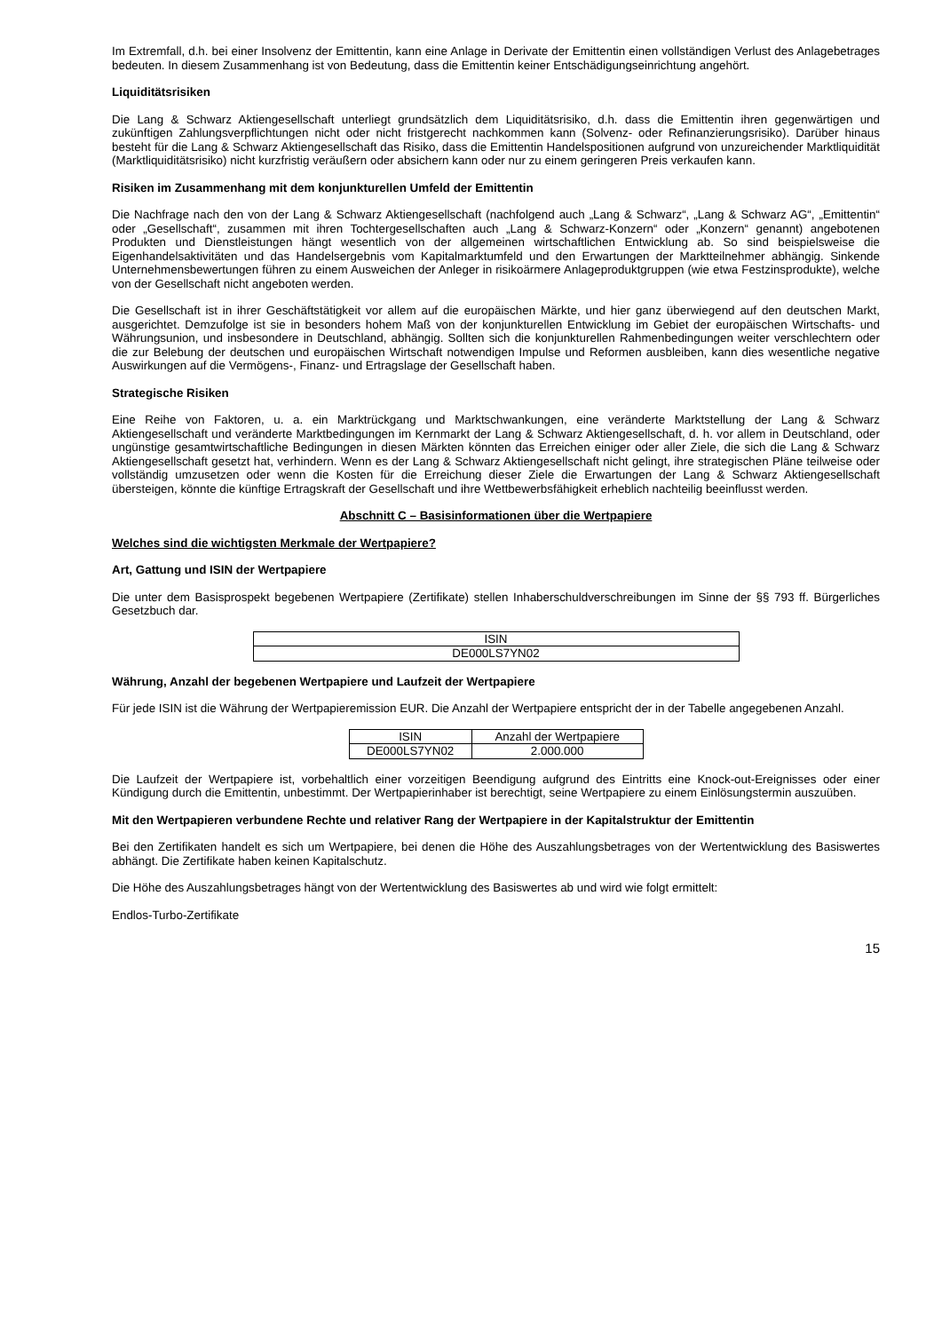Im Extremfall, d.h. bei einer Insolvenz der Emittentin, kann eine Anlage in Derivate der Emittentin einen vollständigen Verlust des Anlagebetrages bedeuten. In diesem Zusammenhang ist von Bedeutung, dass die Emittentin keiner Entschädigungseinrichtung angehört.
Liquiditätsrisiken
Die Lang & Schwarz Aktiengesellschaft unterliegt grundsätzlich dem Liquiditätsrisiko, d.h. dass die Emittentin ihren gegenwärtigen und zukünftigen Zahlungsverpflichtungen nicht oder nicht fristgerecht nachkommen kann (Solvenz- oder Refinanzierungsrisiko). Darüber hinaus besteht für die Lang & Schwarz Aktiengesellschaft das Risiko, dass die Emittentin Handelspositionen aufgrund von unzureichender Marktliquidität (Marktliquiditätsrisiko) nicht kurzfristig veräußern oder absichern kann oder nur zu einem geringeren Preis verkaufen kann.
Risiken im Zusammenhang mit dem konjunkturellen Umfeld der Emittentin
Die Nachfrage nach den von der Lang & Schwarz Aktiengesellschaft (nachfolgend auch „Lang & Schwarz“, „Lang & Schwarz AG“, „Emittentin“ oder „Gesellschaft“, zusammen mit ihren Tochtergesellschaften auch „Lang & Schwarz-Konzern“ oder „Konzern“ genannt) angebotenen Produkten und Dienstleistungen hängt wesentlich von der allgemeinen wirtschaftlichen Entwicklung ab. So sind beispielsweise die Eigenhandelsaktivitäten und das Handelsergebnis vom Kapitalmarktumfeld und den Erwartungen der Marktteilnehmer abhängig. Sinkende Unternehmensbewertungen führen zu einem Ausweichen der Anleger in risikoärmere Anlageproduktgruppen (wie etwa Festzinsprodukte), welche von der Gesellschaft nicht angeboten werden.
Die Gesellschaft ist in ihrer Geschäftstätigkeit vor allem auf die europäischen Märkte, und hier ganz überwiegend auf den deutschen Markt, ausgerichtet. Demzufolge ist sie in besonders hohem Maß von der konjunkturellen Entwicklung im Gebiet der europäischen Wirtschafts- und Währungsunion, und insbesondere in Deutschland, abhängig. Sollten sich die konjunkturellen Rahmenbedingungen weiter verschlechtern oder die zur Belebung der deutschen und europäischen Wirtschaft notwendigen Impulse und Reformen ausbleiben, kann dies wesentliche negative Auswirkungen auf die Vermögens-, Finanz- und Ertragslage der Gesellschaft haben.
Strategische Risiken
Eine Reihe von Faktoren, u. a. ein Marktrückgang und Marktschwankungen, eine veränderte Marktstellung der Lang & Schwarz Aktiengesellschaft und veränderte Marktbedingungen im Kernmarkt der Lang & Schwarz Aktiengesellschaft, d. h. vor allem in Deutschland, oder ungünstige gesamtwirtschaftliche Bedingungen in diesen Märkten könnten das Erreichen einiger oder aller Ziele, die sich die Lang & Schwarz Aktiengesellschaft gesetzt hat, verhindern. Wenn es der Lang & Schwarz Aktiengesellschaft nicht gelingt, ihre strategischen Pläne teilweise oder vollständig umzusetzen oder wenn die Kosten für die Erreichung dieser Ziele die Erwartungen der Lang & Schwarz Aktiengesellschaft übersteigen, könnte die künftige Ertragskraft der Gesellschaft und ihre Wettbewerbsfähigkeit erheblich nachteilig beeinflusst werden.
Abschnitt C – Basisinformationen über die Wertpapiere
Welches sind die wichtigsten Merkmale der Wertpapiere?
Art, Gattung und ISIN der Wertpapiere
Die unter dem Basisprospekt begebenen Wertpapiere (Zertifikate) stellen Inhaberschuldverschreibungen im Sinne der §§ 793 ff. Bürgerliches Gesetzbuch dar.
| ISIN |
| DE000LS7YN02 |
Währung, Anzahl der begebenen Wertpapiere und Laufzeit der Wertpapiere
Für jede ISIN ist die Währung der Wertpapieremission EUR. Die Anzahl der Wertpapiere entspricht der in der Tabelle angegebenen Anzahl.
| ISIN | Anzahl der Wertpapiere |
| DE000LS7YN02 | 2.000.000 |
Die Laufzeit der Wertpapiere ist, vorbehaltlich einer vorzeitigen Beendigung aufgrund des Eintritts eine Knock-out-Ereignisses oder einer Kündigung durch die Emittentin, unbestimmt. Der Wertpapierinhaber ist berechtigt, seine Wertpapiere zu einem Einlösungstermin auszuüben.
Mit den Wertpapieren verbundene Rechte und relativer Rang der Wertpapiere in der Kapitalstruktur der Emittentin
Bei den Zertifikaten handelt es sich um Wertpapiere, bei denen die Höhe des Auszahlungsbetrages von der Wertentwicklung des Basiswertes abhängt. Die Zertifikate haben keinen Kapitalschutz.
Die Höhe des Auszahlungsbetrages hängt von der Wertentwicklung des Basiswertes ab und wird wie folgt ermittelt:
Endlos-Turbo-Zertifikate
15